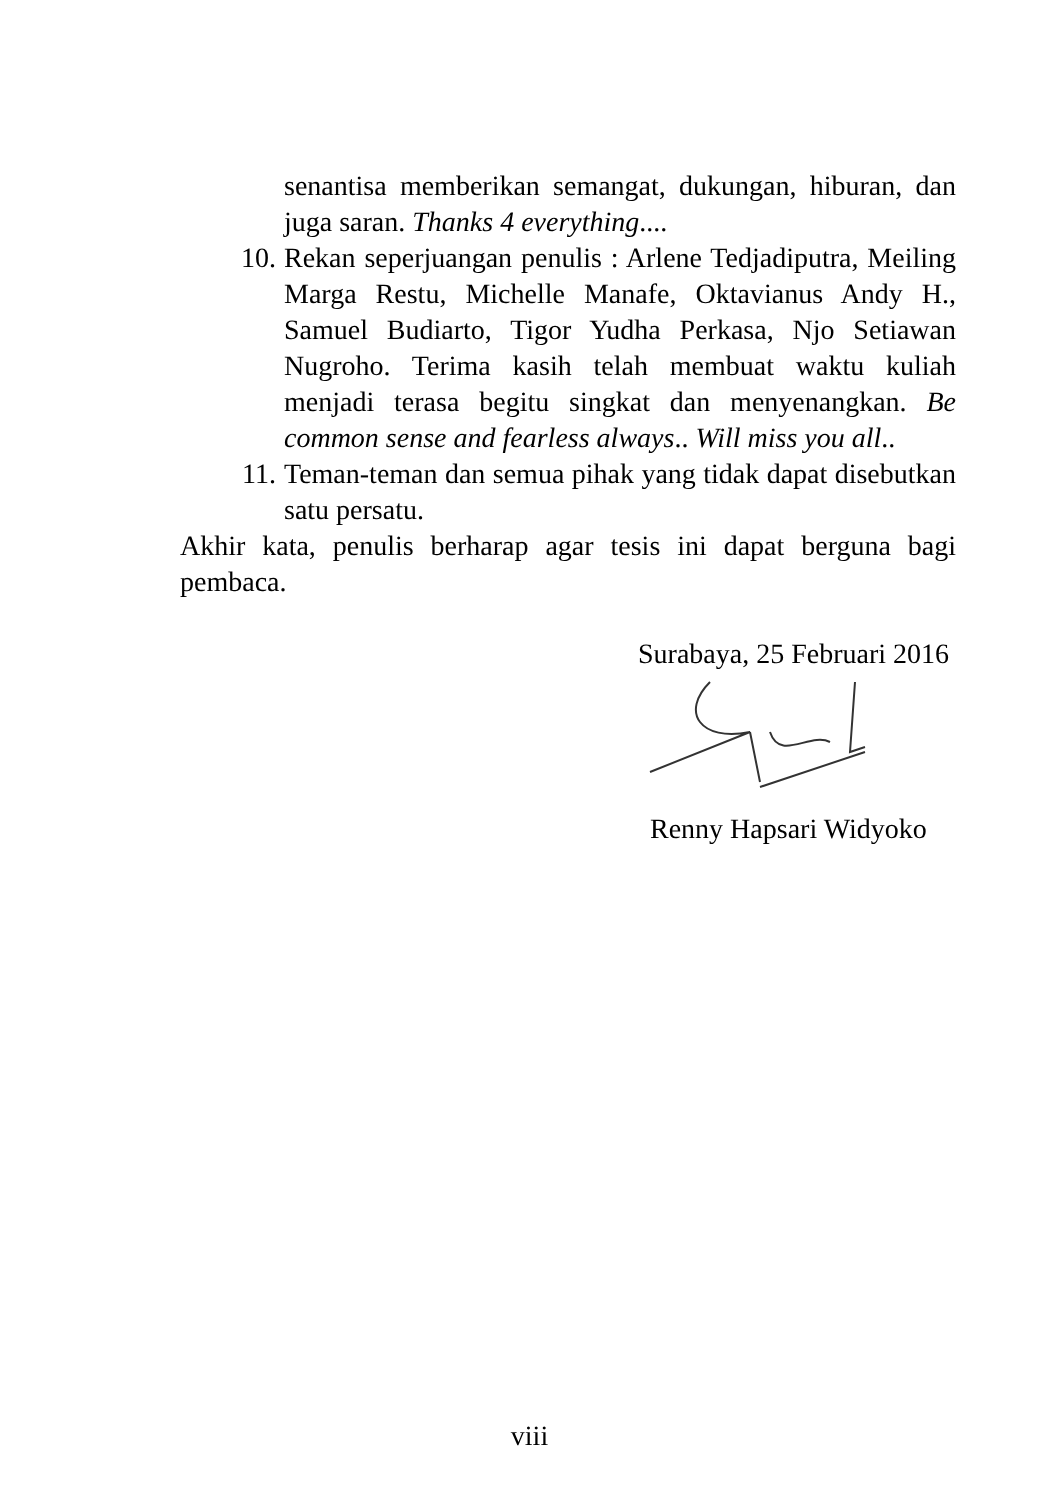senantisa memberikan semangat, dukungan, hiburan, dan juga saran. Thanks 4 everything....
10. Rekan seperjuangan penulis : Arlene Tedjadiputra, Meiling Marga Restu, Michelle Manafe, Oktavianus Andy H., Samuel Budiarto, Tigor Yudha Perkasa, Njo Setiawan Nugroho. Terima kasih telah membuat waktu kuliah menjadi terasa begitu singkat dan menyenangkan. Be common sense and fearless always.. Will miss you all..
11. Teman-teman dan semua pihak yang tidak dapat disebutkan satu persatu.
Akhir kata, penulis berharap agar tesis ini dapat berguna bagi pembaca.
Surabaya, 25 Februari 2016
Renny Hapsari Widyoko
viii